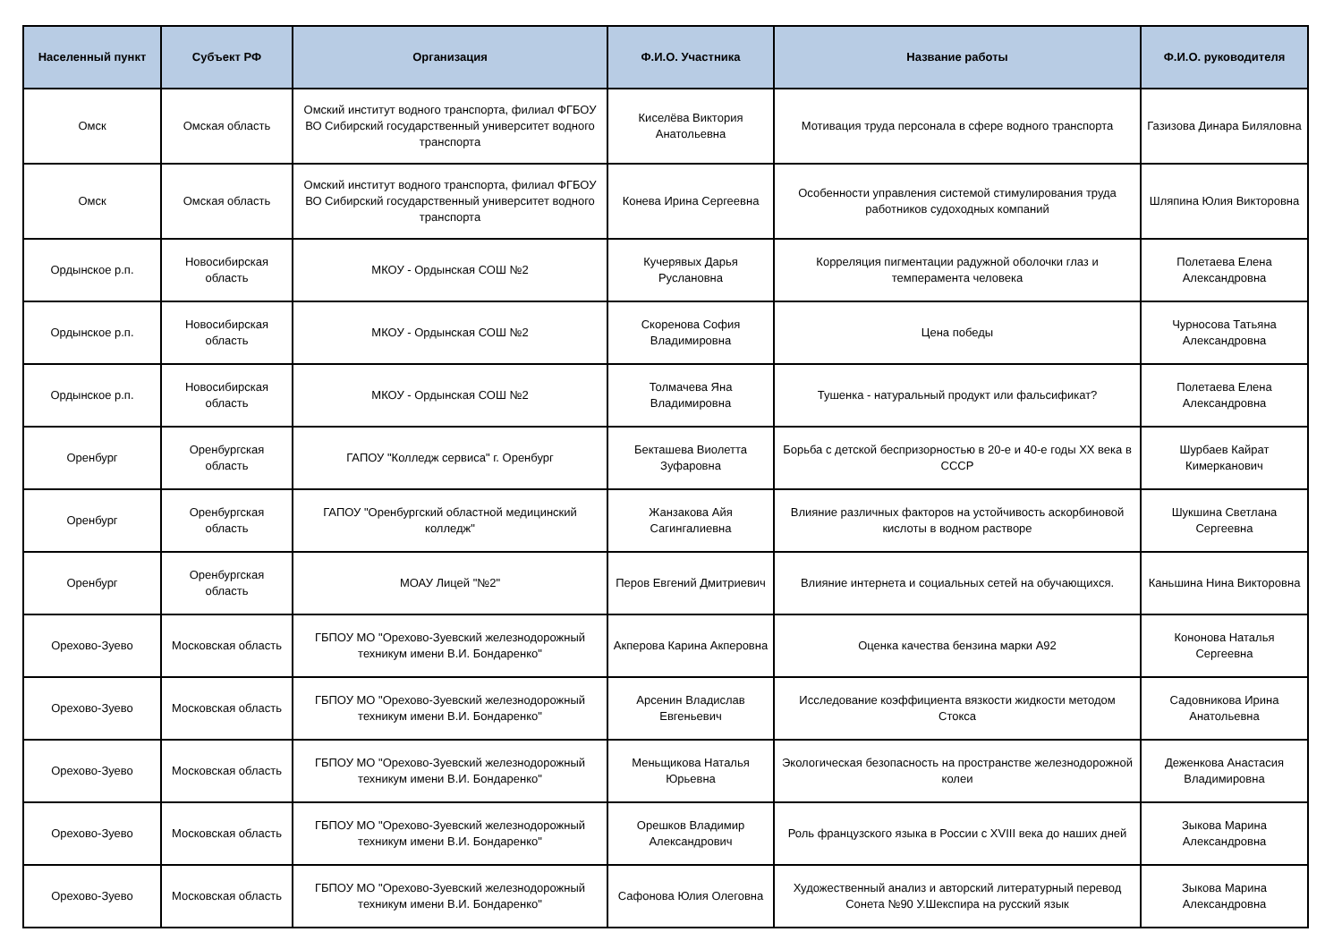| Населенный пункт | Субъект РФ | Организация | Ф.И.О. Участника | Название работы | Ф.И.О. руководителя |
| --- | --- | --- | --- | --- | --- |
| Омск | Омская область | Омский институт водного транспорта, филиал ФГБОУ ВО Сибирский государственный университет водного транспорта | Киселёва Виктория Анатольевна | Мотивация труда персонала в сфере водного транспорта | Газизова Динара Биляловна |
| Омск | Омская область | Омский институт водного транспорта, филиал ФГБОУ ВО Сибирский государственный университет водного транспорта | Конева Ирина Сергеевна | Особенности управления системой стимулирования труда работников судоходных компаний | Шляпина Юлия Викторовна |
| Ордынское р.п. | Новосибирская область | МКОУ - Ордынская СОШ №2 | Кучерявых Дарья Руслановна | Корреляция пигментации радужной оболочки глаз и темперамента человека | Полетаева Елена Александровна |
| Ордынское р.п. | Новосибирская область | МКОУ - Ордынская СОШ №2 | Скоренова София Владимировна | Цена победы | Чурносова Татьяна Александровна |
| Ордынское р.п. | Новосибирская область | МКОУ - Ордынская СОШ №2 | Толмачева Яна Владимировна | Тушенка - натуральный продукт или фальсификат? | Полетаева Елена Александровна |
| Оренбург | Оренбургская область | ГАПОУ "Колледж сервиса" г. Оренбург | Бекташева Виолетта Зуфаровна | Борьба с детской беспризорностью в 20-е и 40-е годы XX века в СССР | Шурбаев Кайрат Кимерканович |
| Оренбург | Оренбургская область | ГАПОУ "Оренбургский областной медицинский колледж" | Жанзакова Айя Сагингалиевна | Влияние различных факторов на устойчивость аскорбиновой кислоты в водном растворе | Шукшина Светлана Сергеевна |
| Оренбург | Оренбургская область | МОАУ Лицей "№2" | Перов Евгений Дмитриевич | Влияние интернета и социальных сетей на обучающихся. | Каньшина Нина Викторовна |
| Орехово-Зуево | Московская область | ГБПОУ МО "Орехово-Зуевский железнодорожный техникум имени В.И. Бондаренко" | Акперова Карина Акперовна | Оценка качества бензина марки А92 | Кононова Наталья Сергеевна |
| Орехово-Зуево | Московская область | ГБПОУ МО "Орехово-Зуевский железнодорожный техникум имени В.И. Бондаренко" | Арсенин Владислав Евгеньевич | Исследование коэффициента вязкости жидкости методом Стокса | Садовникова Ирина Анатольевна |
| Орехово-Зуево | Московская область | ГБПОУ МО "Орехово-Зуевский железнодорожный техникум имени В.И. Бондаренко" | Меньщикова Наталья Юрьевна | Экологическая безопасность на пространстве железнодорожной колеи | Деженкова Анастасия Владимировна |
| Орехово-Зуево | Московская область | ГБПОУ МО "Орехово-Зуевский железнодорожный техникум имени В.И. Бондаренко" | Орешков Владимир Александрович | Роль французского языка в России с XVIII века до наших дней | Зыкова Марина Александровна |
| Орехово-Зуево | Московская область | ГБПОУ МО "Орехово-Зуевский железнодорожный техникум имени В.И. Бондаренко" | Сафонова Юлия Олеговна | Художественный анализ и авторский литературный перевод Сонета №90 У.Шекспира на русский язык | Зыкова Марина Александровна |